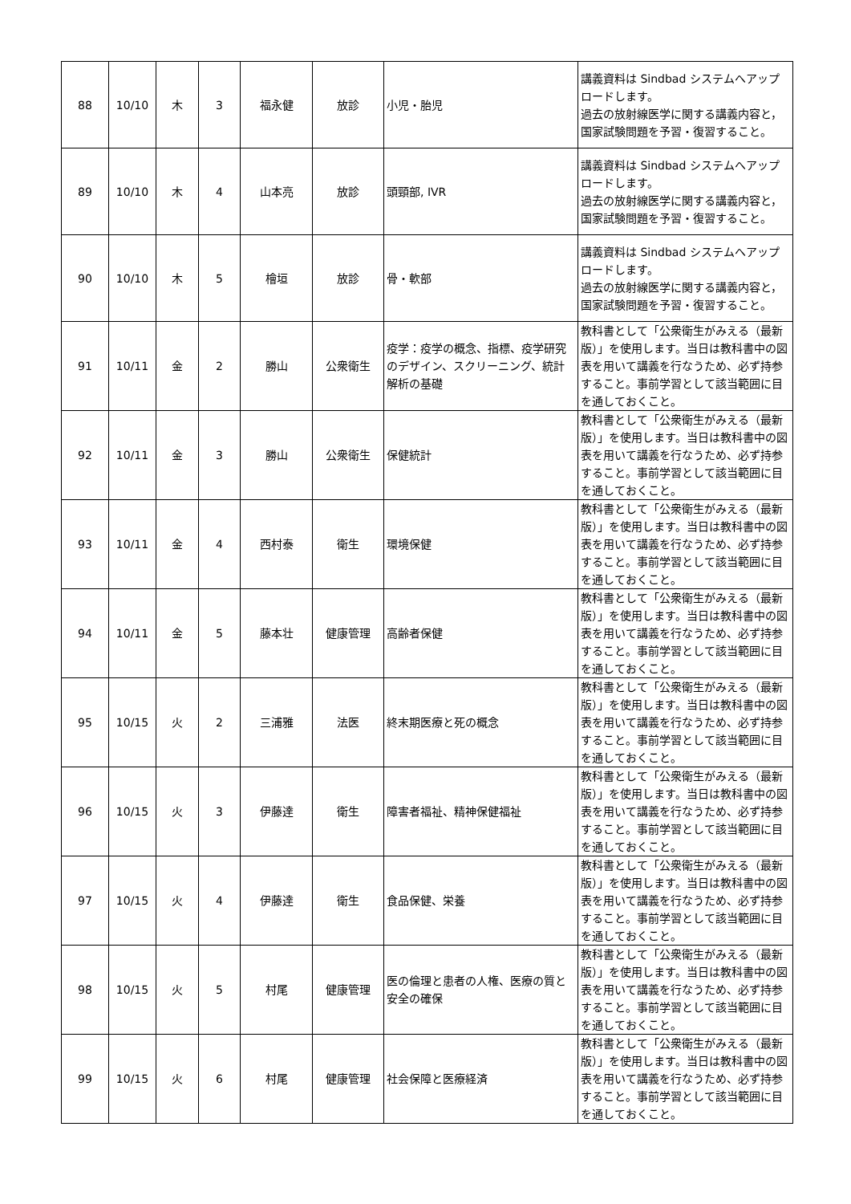| 88 | 10/10 | 木 | 3 | 福永健 | 放診 | 小児・胎児 | 講義資料は Sindbad システムへアップロードします。 過去の放射線医学に関する講義内容と，国家試験問題を予習・復習すること。 |
| 89 | 10/10 | 木 | 4 | 山本亮 | 放診 | 頭頸部, IVR | 講義資料は Sindbad システムへアップロードします。 過去の放射線医学に関する講義内容と，国家試験問題を予習・復習すること。 |
| 90 | 10/10 | 木 | 5 | 檜垣 | 放診 | 骨・軟部 | 講義資料は Sindbad システムへアップロードします。 過去の放射線医学に関する講義内容と，国家試験問題を予習・復習すること。 |
| 91 | 10/11 | 金 | 2 | 勝山 | 公衆衛生 | 疫学：疫学の概念、指標、疫学研究のデザイン、スクリーニング、統計解析の基礎 | 教科書として「公衆衛生がみえる（最新版）」を使用します。当日は教科書中の図表を用いて講義を行なうため、必ず持参すること。事前学習として該当範囲に目を通しておくこと。 |
| 92 | 10/11 | 金 | 3 | 勝山 | 公衆衛生 | 保健統計 | 教科書として「公衆衛生がみえる（最新版）」を使用します。当日は教科書中の図表を用いて講義を行なうため、必ず持参すること。事前学習として該当範囲に目を通しておくこと。 |
| 93 | 10/11 | 金 | 4 | 西村泰 | 衛生 | 環境保健 | 教科書として「公衆衛生がみえる（最新版）」を使用します。当日は教科書中の図表を用いて講義を行なうため、必ず持参すること。事前学習として該当範囲に目を通しておくこと。 |
| 94 | 10/11 | 金 | 5 | 藤本壮 | 健康管理 | 高齢者保健 | 教科書として「公衆衛生がみえる（最新版）」を使用します。当日は教科書中の図表を用いて講義を行なうため、必ず持参すること。事前学習として該当範囲に目を通しておくこと。 |
| 95 | 10/15 | 火 | 2 | 三浦雅 | 法医 | 終末期医療と死の概念 | 教科書として「公衆衛生がみえる（最新版）」を使用します。当日は教科書中の図表を用いて講義を行なうため、必ず持参すること。事前学習として該当範囲に目を通しておくこと。 |
| 96 | 10/15 | 火 | 3 | 伊藤達 | 衛生 | 障害者福祉、精神保健福祉 | 教科書として「公衆衛生がみえる（最新版）」を使用します。当日は教科書中の図表を用いて講義を行なうため、必ず持参すること。事前学習として該当範囲に目を通しておくこと。 |
| 97 | 10/15 | 火 | 4 | 伊藤達 | 衛生 | 食品保健、栄養 | 教科書として「公衆衛生がみえる（最新版）」を使用します。当日は教科書中の図表を用いて講義を行なうため、必ず持参すること。事前学習として該当範囲に目を通しておくこと。 |
| 98 | 10/15 | 火 | 5 | 村尾 | 健康管理 | 医の倫理と患者の人権、医療の質と安全の確保 | 教科書として「公衆衛生がみえる（最新版）」を使用します。当日は教科書中の図表を用いて講義を行なうため、必ず持参すること。事前学習として該当範囲に目を通しておくこと。 |
| 99 | 10/15 | 火 | 6 | 村尾 | 健康管理 | 社会保障と医療経済 | 教科書として「公衆衛生がみえる（最新版）」を使用します。当日は教科書中の図表を用いて講義を行なうため、必ず持参すること。事前学習として該当範囲に目を通しておくこと。 |